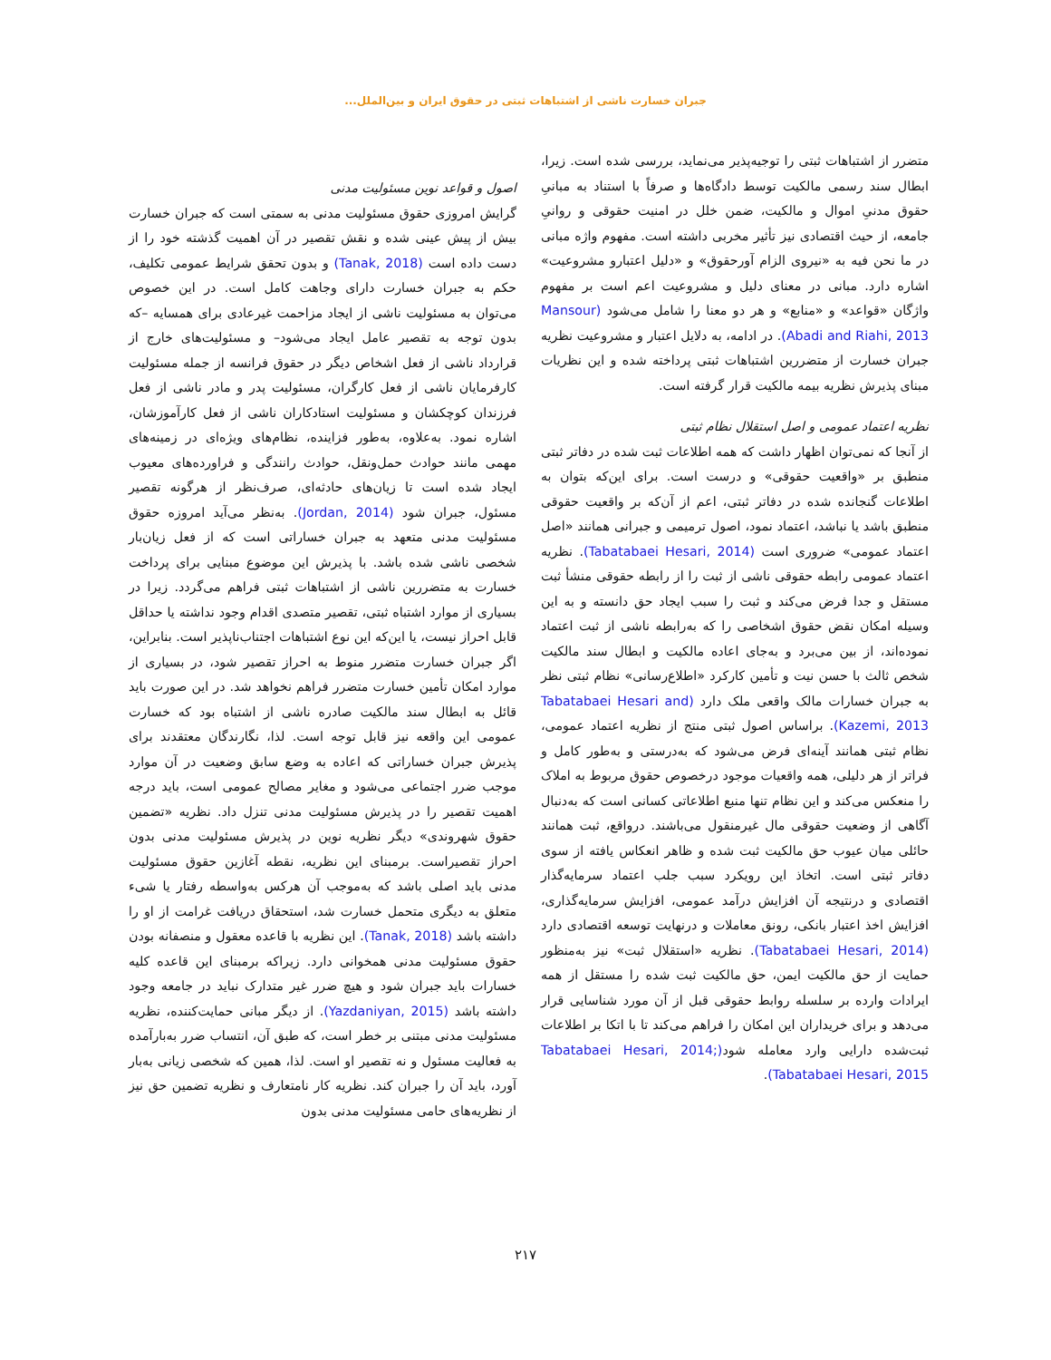جبران خسارت ناشی از اشتباهات ثبتی در حقوق ایران و بین‌الملل...
متضرر از اشتباهات ثبتی را توجیه‌پذیر می‌نماید، بررسی شده است. زیرا، ابطال سند رسمی مالکیت توسط دادگاه‌ها و صرفاً با استناد به مبانیِ حقوق مدنیِ اموال و مالکیت، ضمن خلل در امنیت حقوقی و روانیِ جامعه، از حیث اقتصادی نیز تأثیر مخربی داشته است. مفهوم واژه مبانی در ما نحن فیه به «نیروی الزام آورحقوق» و «دلیل اعتبارو مشروعیت» اشاره دارد. مبانی در معنای دلیل و مشروعیت اعم است بر مفهوم واژگان «قواعد» و «منابع» و هر دو معنا را شامل می‌شود (Mansour Abadi and Riahi, 2013). در ادامه، به دلایل اعتبار و مشروعیت نظریه جبران خسارت از متضررین اشتباهات ثبتی پرداخته شده و این نظریات مبنای پذیرش نظریه بیمه مالکیت قرار گرفته است.
نظریه اعتماد عمومی و اصل استقلال نظام ثبتی
از آنجا که نمی‌توان اظهار داشت که همه اطلاعات ثبت شده در دفاتر ثبتی منطبق بر «واقعیت حقوقی» و درست است. برای این‌که بتوان به اطلاعات گنجانده شده در دفاتر ثبتی، اعم از آن‌که بر واقعیت حقوقی منطبق باشد یا نباشد، اعتماد نمود، اصول ترمیمی و جبرانی همانند «اصل اعتماد عمومی» ضروری است (Tabatabaei Hesari, 2014). نظریه اعتماد عمومی رابطه حقوقی ناشی از ثبت را از رابطه حقوقی منشأ ثبت مستقل و جدا فرض می‌کند و ثبت را سبب ایجاد حق دانسته و به این وسیله امکان نقض حقوق اشخاصی را که به‌رابطه ناشی از ثبت اعتماد نموده‌اند، از بین می‌برد و به‌جای اعاده مالکیت و ابطال سند مالکیت شخص ثالث با حسن نیت و تأمین کارکرد «اطلاع‌رسانی» نظام ثبتی نظر به جبران خسارات مالک واقعی ملک دارد (Tabatabaei Hesari and Kazemi, 2013). براساس اصول ثبتی منتج از نظریه اعتماد عمومی، نظام ثبتی همانند آینه‌ای فرض می‌شود که به‌درستی و به‌طور کامل و فراتر از هر دلیلی، همه واقعیات موجود درخصوص حقوق مربوط به املاک را منعکس می‌کند و این نظام تنها منبع اطلاعاتی کسانی است که به‌دنبال آگاهی از وضعیت حقوقی مال غیرمنقول می‌باشند. درواقع، ثبت همانند حائلی میان عیوب حق مالکیت ثبت شده و ظاهر انعکاس یافته از سوی دفاتر ثبتی است. اتخاذ این رویکرد سبب جلب اعتماد سرمایه‌گذار اقتصادی و درنتیجه آن افزایش درآمد عمومی، افزایش سرمایه‌گذاری، افزایش اخذ اعتبار بانکی، رونق معاملات و درنهایت توسعه اقتصادی دارد (Tabatabaei Hesari, 2014). نظریه «استقلال ثبت» نیز به‌منظور حمایت از حق مالکیت ایمن، حق مالکیت ثبت شده را مستقل از همه ایرادات وارده بر سلسله روابط حقوقی قبل از آن مورد شناسایی قرار می‌دهد و برای خریداران این امکان را فراهم می‌کند تا با اتکا بر اطلاعات ثبت‌شده دارایی وارد معامله شود(Tabatabaei Hesari, 2014; Tabatabaei Hesari, 2015).
اصول و قواعد نوین مسئولیت مدنی
گرایش امروزی حقوق مسئولیت مدنی به سمتی است که جبران خسارت بیش از پیش عینی شده و نقش تقصیر در آن اهمیت گذشته خود را از دست داده است (Tanak, 2018) و بدون تحقق شرایط عمومی تکلیف، حکم به جبران خسارت دارای وجاهت کامل است. در این خصوص می‌توان به مسئولیت ناشی از ایجاد مزاحمت غیرعادی برای همسایه –که بدون توجه به تقصیر عامل ایجاد می‌شود– و مسئولیت‌های خارج از قرارداد ناشی از فعل اشخاص دیگر در حقوق فرانسه از جمله مسئولیت کارفرمایان ناشی از فعل کارگران، مسئولیت پدر و مادر ناشی از فعل فرزندان کوچکشان و مسئولیت استادکاران ناشی از فعل کارآموزشان، اشاره نمود. به‌علاوه، به‌طور فزاینده، نظام‌های ویژه‌ای در زمینه‌های مهمی مانند حوادث حمل‌ونقل، حوادث رانندگی و فراورده‌های معیوب ایجاد شده است تا زیان‌های حادثه‌ای، صرف‌نظر از هرگونه تقصیر مسئول، جبران شود (Jordan, 2014). به‌نظر می‌آید امروزه حقوق مسئولیت مدنی متعهد به جبران خساراتی است که از فعل زیان‌بار شخصی ناشی شده باشد. با پذیرش این موضوع مبنایی برای پرداخت خسارت به متضررین ناشی از اشتباهات ثبتی فراهم می‌گردد. زیرا در بسیاری از موارد اشتباه ثبتی، تقصیر متصدی اقدام وجود نداشته یا حداقل قابل احراز نیست، یا این‌که این نوع اشتباهات اجتناب‌ناپذیر است. بنابراین، اگر جبران خسارت متضرر منوط به احراز تقصیر شود، در بسیاری از موارد امکان تأمین خسارت متضرر فراهم نخواهد شد. در این صورت باید قائل به ابطال سند مالکیت صادره ناشی از اشتباه بود که خسارت عمومی این واقعه نیز قابل توجه است. لذا، نگارندگان معتقدند برای پذیرش جبران خساراتی که اعاده به وضع سابق وضعیت در آن موارد موجب ضرر اجتماعی می‌شود و مغایر مصالح عمومی است، باید درجه اهمیت تقصیر را در پذیرش مسئولیت مدنی تنزل داد. نظریه «تضمین حقوق شهروندی» دیگر نظریه نوین در پذیرش مسئولیت مدنی بدون احراز تقصیراست. برمبنای این نظریه، نقطه آغازین حقوق مسئولیت مدنی باید اصلی باشد که به‌موجب آن هرکس به‌واسطه رفتار یا شیء متعلق به دیگری متحمل خسارت شد، استحقاق دریافت غرامت از او را داشته باشد (Tanak, 2018). این نظریه با قاعده معقول و منصفانه بودن حقوق مسئولیت مدنی همخوانی دارد. زیراکه برمبنای این قاعده کلیه خسارات باید جبران شود و هیچ ضرر غیر متدارک نباید در جامعه وجود داشته باشد (Yazdaniyan, 2015). از دیگر مبانی حمایت‌کننده، نظریه مسئولیت مدنی مبتنی بر خطر است، که طبق آن، انتساب ضرر به‌بارآمده به فعالیت مسئول و نه تقصیر او است. لذا، همین که شخصی زیانی به‌بار آورد، باید آن را جبران کند. نظریه کار نامتعارف و نظریه تضمین حق نیز از نظریه‌های حامی مسئولیت مدنی بدون
۲۱۷